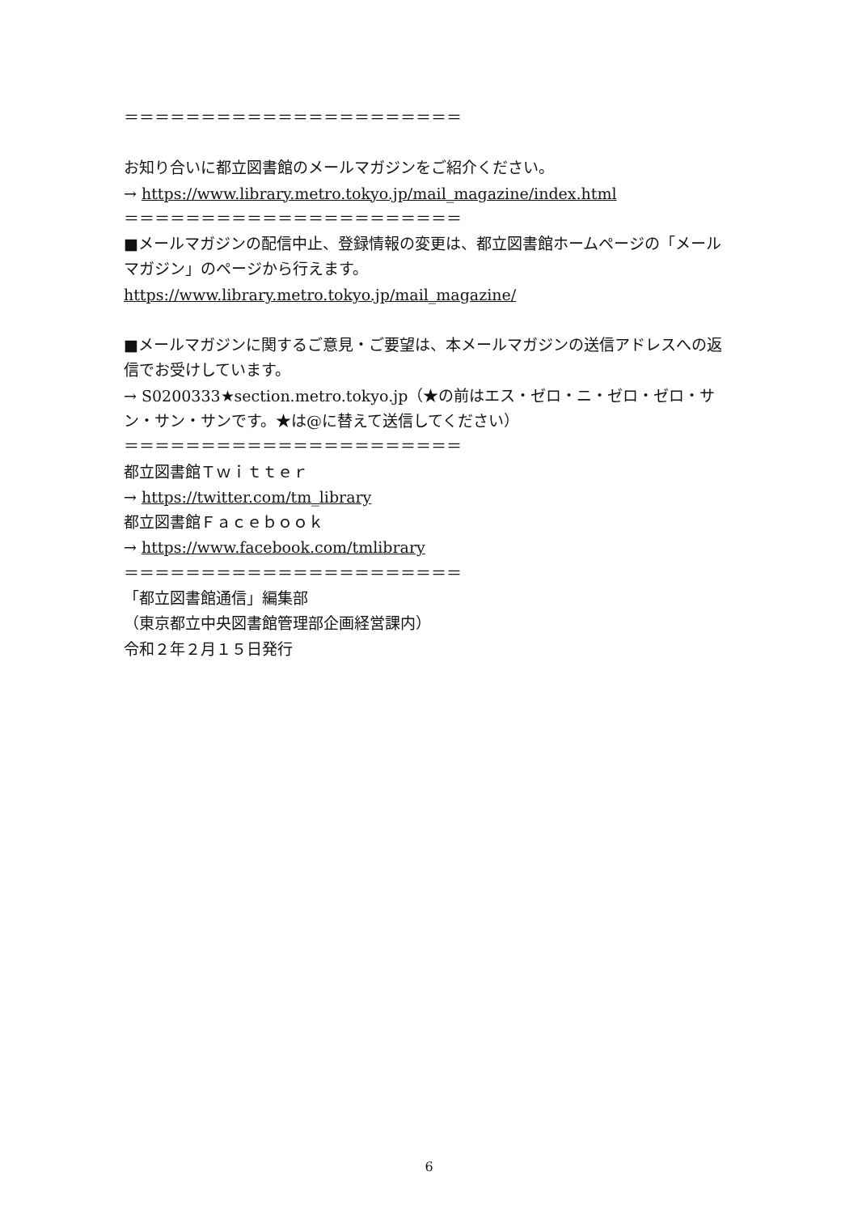＝＝＝＝＝＝＝＝＝＝＝＝＝＝＝＝＝＝＝＝＝＝
お知り合いに都立図書館のメールマガジンをご紹介ください。
→ https://www.library.metro.tokyo.jp/mail_magazine/index.html
＝＝＝＝＝＝＝＝＝＝＝＝＝＝＝＝＝＝＝＝＝＝
■メールマガジンの配信中止、登録情報の変更は、都立図書館ホームページの「メールマガジン」のページから行えます。
https://www.library.metro.tokyo.jp/mail_magazine/
■メールマガジンに関するご意見・ご要望は、本メールマガジンの送信アドレスへの返信でお受けしています。
→ S0200333★section.metro.tokyo.jp（★の前はエス・ゼロ・ニ・ゼロ・ゼロ・サン・サン・サンです。★は@に替えて送信してください）
＝＝＝＝＝＝＝＝＝＝＝＝＝＝＝＝＝＝＝＝＝＝
都立図書館Ｔｗｉｔｔｅｒ
→ https://twitter.com/tm_library
都立図書館Ｆａｃｅｂｏｏｋ
→ https://www.facebook.com/tmlibrary
＝＝＝＝＝＝＝＝＝＝＝＝＝＝＝＝＝＝＝＝＝＝
「都立図書館通信」編集部
（東京都立中央図書館管理部企画経営課内）
令和２年２月１５日発行
6